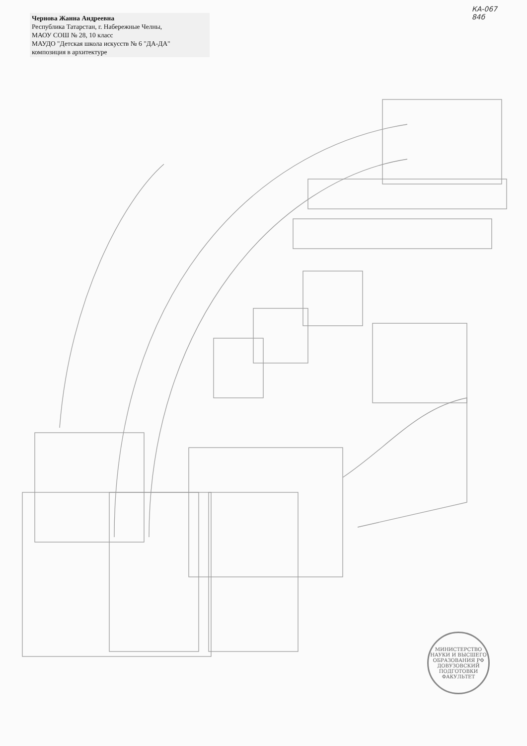Чернова Жанна Андреевна
Республика Татарстан, г. Набережные Челны,
МАОУ СОШ № 28, 10 класс
МАУДО "Детская школа искусств № 6 "ДА-ДА"
композиция в архитектуре
КА-067
84б
МИНИСТЕРСТВО НАУКИ И ВЫСШЕГО ОБРАЗОВАНИЯ РФ
ДОВУЗОВСКИЙ ПОДГОТОВКИ ФАКУЛЬТЕТ